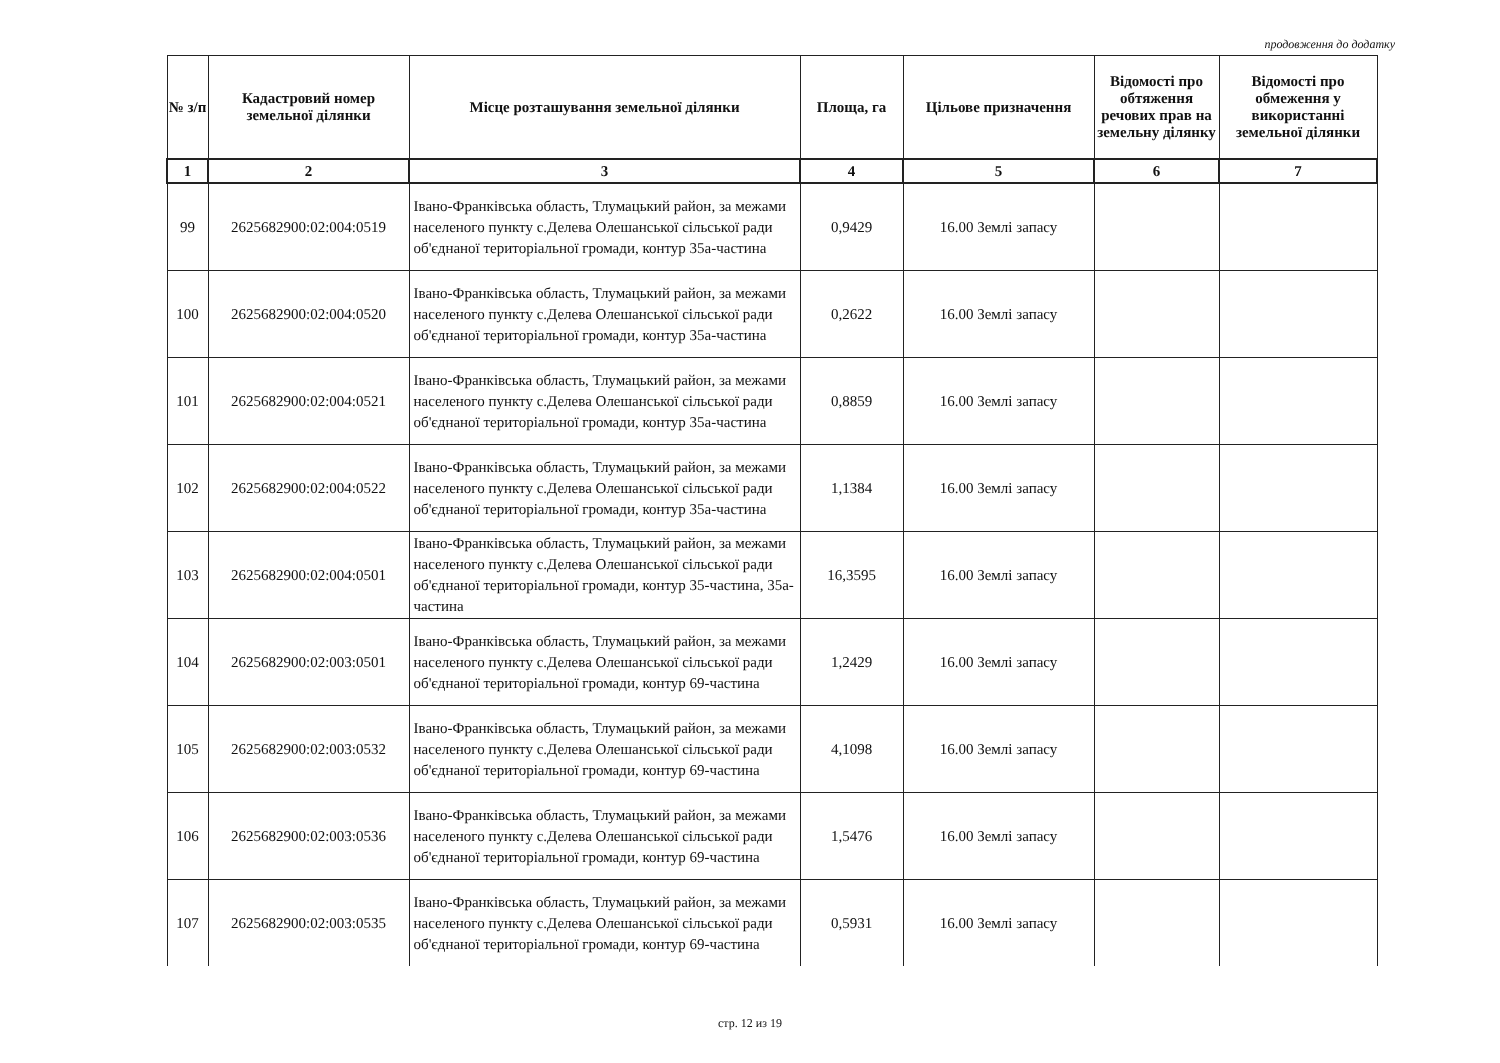продовження до додатку
| № з/п | Кадастровий номер земельної ділянки | Місце розташування земельної ділянки | Площа, га | Цільове призначення | Відомості про обтяження речових прав на земельну ділянку | Відомості про обмеження у використанні земельної ділянки |
| --- | --- | --- | --- | --- | --- | --- |
| 1 | 2 | 3 | 4 | 5 | 6 | 7 |
| 99 | 2625682900:02:004:0519 | Івано-Франківська область, Тлумацький район, за межами населеного пункту с.Делева Олешанської сільської ради об'єднаної територіальної громади, контур 35а-частина | 0,9429 | 16.00 Землі запасу | | |
| 100 | 2625682900:02:004:0520 | Івано-Франківська область, Тлумацький район, за межами населеного пункту с.Делева Олешанської сільської ради об'єднаної територіальної громади, контур 35а-частина | 0,2622 | 16.00 Землі запасу | | |
| 101 | 2625682900:02:004:0521 | Івано-Франківська область, Тлумацький район, за межами населеного пункту с.Делева Олешанської сільської ради об'єднаної територіальної громади, контур 35а-частина | 0,8859 | 16.00 Землі запасу | | |
| 102 | 2625682900:02:004:0522 | Івано-Франківська область, Тлумацький район, за межами населеного пункту с.Делева Олешанської сільської ради об'єднаної територіальної громади, контур 35а-частина | 1,1384 | 16.00 Землі запасу | | |
| 103 | 2625682900:02:004:0501 | Івано-Франківська область, Тлумацький район, за межами населеного пункту с.Делева Олешанської сільської ради об'єднаної територіальної громади, контур 35-частина, 35а-частина | 16,3595 | 16.00 Землі запасу | | |
| 104 | 2625682900:02:003:0501 | Івано-Франківська область, Тлумацький район, за межами населеного пункту с.Делева Олешанської сільської ради об'єднаної територіальної громади, контур 69-частина | 1,2429 | 16.00 Землі запасу | | |
| 105 | 2625682900:02:003:0532 | Івано-Франківська область, Тлумацький район, за межами населеного пункту с.Делева Олешанської сільської ради об'єднаної територіальної громади, контур 69-частина | 4,1098 | 16.00 Землі запасу | | |
| 106 | 2625682900:02:003:0536 | Івано-Франківська область, Тлумацький район, за межами населеного пункту с.Делева Олешанської сільської ради об'єднаної територіальної громади, контур 69-частина | 1,5476 | 16.00 Землі запасу | | |
| 107 | 2625682900:02:003:0535 | Івано-Франківська область, Тлумацький район, за межами населеного пункту с.Делева Олешанської сільської ради об'єднаної територіальної громади, контур 69-частина | 0,5931 | 16.00 Землі запасу | | |
стр. 12 из 19